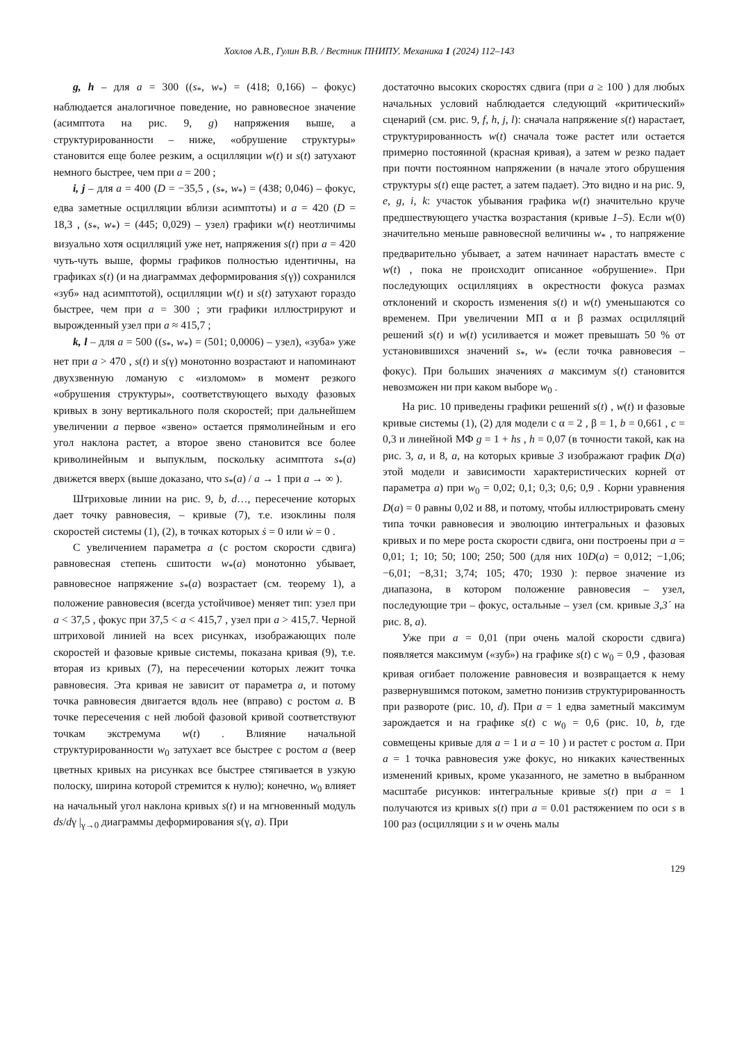Хохлов А.В., Гулин В.В. / Вестник ПНИПУ. Механика 1 (2024) 112–143
g, h – для a = 300 ((s<sub>*</sub>, w<sub>*</sub>) = (418; 0,166) – фокус) наблюдается аналогичное поведение, но равновесное значение (асимптота на рис. 9, g) напряжения выше, а структурированности – ниже, «обрушение структуры» становится еще более резким, а осцилляции w(t) и s(t) затухают немного быстрее, чем при a = 200 ;
i, j – для a = 400 (D = −35,5 , (s<sub>*</sub>, w<sub>*</sub>) = (438; 0,046) – фокус, едва заметные осцилляции вблизи асимптоты) и a = 420 (D = 18,3 , (s<sub>*</sub>, w<sub>*</sub>) = (445; 0,029) – узел) графики w(t) неотличимы визуально хотя осцилляций уже нет, напряжения s(t) при a = 420 чуть-чуть выше, формы графиков полностью идентичны, на графиках s(t) (и на диаграммах деформирования s(γ)) сохранился «зуб» над асимптотой), осцилляции w(t) и s(t) затухают гораздо быстрее, чем при a = 300 ; эти графики иллюстрируют и вырожденный узел при a ≈ 415,7 ;
k, l – для a = 500 ((s<sub>*</sub>, w<sub>*</sub>) = (501; 0,0006) – узел), «зуба» уже нет при a > 470 , s(t) и s(γ) монотонно возрастают и напоминают двухзвенную ломаную с «изломом» в момент резкого «обрушения структуры», соответствующего выходу фазовых кривых в зону вертикального поля скоростей; при дальнейшем увеличении a первое «звено» остается прямолинейным и его угол наклона растет, а второе звено становится все более криволинейным и выпуклым, поскольку асимптота s<sub>*</sub>(a) движется вверх (выше доказано, что s<sub>*</sub>(a) / a → 1 при a → ∞ ).
Штриховые линии на рис. 9, b, d…, пересечение которых дает точку равновесия, – кривые (7), т.е. изоклины поля скоростей системы (1), (2), в точках которых ṡ = 0 или ẇ = 0 .
С увеличением параметра a (с ростом скорости сдвига) равновесная степень сшитости w<sub>*</sub>(a) монотонно убывает, равновесное напряжение s<sub>*</sub>(a) возрастает (см. теорему 1), а положение равновесия (всегда устойчивое) меняет тип: узел при a < 37,5 , фокус при 37,5 < a < 415,7 , узел при a > 415,7. Черной штриховой линией на всех рисунках, изображающих поле скоростей и фазовые кривые системы, показана кривая (9), т.е. вторая из кривых (7), на пересечении которых лежит точка равновесия. Эта кривая не зависит от параметра a, и потому точка равновесия двигается вдоль нее (вправо) с ростом a. В точке пересечения с ней любой фазовой кривой соответствуют точкам экстремума w(t) . Влияние начальной структурированности w<sub>0</sub> затухает все быстрее с ростом a (веер цветных кривых на рисунках все быстрее стягивается в узкую полоску, ширина которой стремится к нулю); конечно, w<sub>0</sub> влияет на начальный угол наклона кривых s(t) и на мгновенный модуль ds/dγ |<sub>γ→0</sub> диаграммы деформирования s(γ, a). При
достаточно высоких скоростях сдвига (при a ≥ 100 ) для любых начальных условий наблюдается следующий «критический» сценарий (см. рис. 9, f, h, j, l): сначала напряжение s(t) нарастает, структурированность w(t) сначала тоже растет или остается примерно постоянной (красная кривая), а затем w резко падает при почти постоянном напряжении (в начале этого обрушения структуры s(t) еще растет, а затем падает). Это видно и на рис. 9, e, g, i, k: участок убывания графика w(t) значительно круче предшествующего участка возрастания (кривые 1–5). Если w(0) значительно меньше равновесной величины w<sub>*</sub> , то напряжение предварительно убывает, а затем начинает нарастать вместе с w(t) , пока не происходит описанное «обрушение». При последующих осцилляциях в окрестности фокуса размах отклонений и скорость изменения s(t) и w(t) уменьшаются со временем. При увеличении МП α и β размах осцилляций решений s(t) и w(t) усиливается и может превышать 50 % от установившихся значений s<sub>*</sub>, w<sub>*</sub> (если точка равновесия – фокус). При больших значениях a максимум s(t) становится невозможен ни при каком выборе w<sub>0</sub> .
На рис. 10 приведены графики решений s(t) , w(t) и фазовые кривые системы (1), (2) для модели с α = 2 , β = 1, b = 0,661 , c = 0,3 и линейной МФ g = 1 + hs , h = 0,07 (в точности такой, как на рис. 3, a, и 8, a, на которых кривые 3 изображают график D(a) этой модели и зависимости характеристических корней от параметра a) при w<sub>0</sub> = 0,02; 0,1; 0,3; 0,6; 0,9 . Корни уравнения D(a) = 0 равны 0,02 и 88, и потому, чтобы иллюстрировать смену типа точки равновесия и эволюцию интегральных и фазовых кривых и по мере роста скорости сдвига, они построены при a = 0,01; 1; 10; 50; 100; 250; 500 (для них 10D(a) = 0,012; −1,06; −6,01; −8,31; 3,74; 105; 470; 1930 ): первое значение из диапазона, в котором положение равновесия – узел, последующие три – фокус, остальные – узел (см. кривые 3,3´ на рис. 8, a).
Уже при a = 0,01 (при очень малой скорости сдвига) появляется максимум («зуб») на графике s(t) с w<sub>0</sub> = 0,9 , фазовая кривая огибает положение равновесия и возвращается к нему развернувшимся потоком, заметно понизив структурированность при развороте (рис. 10, d). При a = 1 едва заметный максимум зарождается и на графике s(t) с w<sub>0</sub> = 0,6 (рис. 10, b, где совмещены кривые для a = 1 и a = 10 ) и растет с ростом a. При a = 1 точка равновесия уже фокус, но никаких качественных изменений кривых, кроме указанного, не заметно в выбранном масштабе рисунков: интегральные кривые s(t) при a = 1 получаются из кривых s(t) при a = 0.01 растяжением по оси s в 100 раз (осцилляции s и w очень малы
129